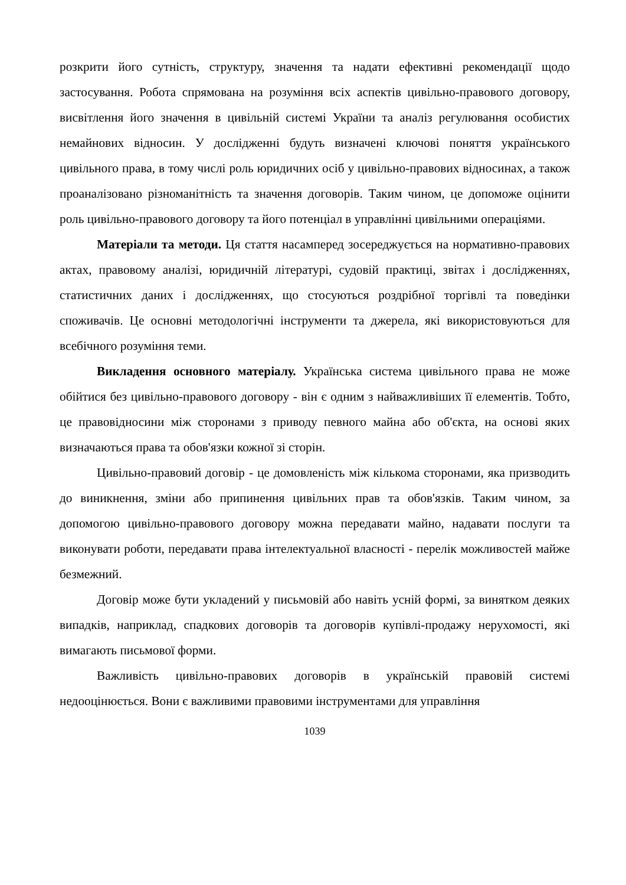розкрити його сутність, структуру, значення та надати ефективні рекомендації щодо застосування. Робота спрямована на розуміння всіх аспектів цивільно-правового договору, висвітлення його значення в цивільній системі України та аналіз регулювання особистих немайнових відносин. У дослідженні будуть визначені ключові поняття українського цивільного права, в тому числі роль юридичних осіб у цивільно-правових відносинах, а також проаналізовано різноманітність та значення договорів. Таким чином, це допоможе оцінити роль цивільно-правового договору та його потенціал в управлінні цивільними операціями.
Матеріали та методи. Ця стаття насамперед зосереджується на нормативно-правових актах, правовому аналізі, юридичній літературі, судовій практиці, звітах і дослідженнях, статистичних даних і дослідженнях, що стосуються роздрібної торгівлі та поведінки споживачів. Це основні методологічні інструменти та джерела, які використовуються для всебічного розуміння теми.
Викладення основного матеріалу. Українська система цивільного права не може обійтися без цивільно-правового договору - він є одним з найважливіших її елементів. Тобто, це правовідносини між сторонами з приводу певного майна або об'єкта, на основі яких визначаються права та обов'язки кожної зі сторін.
Цивільно-правовий договір - це домовленість між кількома сторонами, яка призводить до виникнення, зміни або припинення цивільних прав та обов'язків. Таким чином, за допомогою цивільно-правового договору можна передавати майно, надавати послуги та виконувати роботи, передавати права інтелектуальної власності - перелік можливостей майже безмежний.
Договір може бути укладений у письмовій або навіть усній формі, за винятком деяких випадків, наприклад, спадкових договорів та договорів купівлі-продажу нерухомості, які вимагають письмової форми.
Важливість цивільно-правових договорів в українській правовій системі недооцінюється. Вони є важливими правовими інструментами для управління
1039